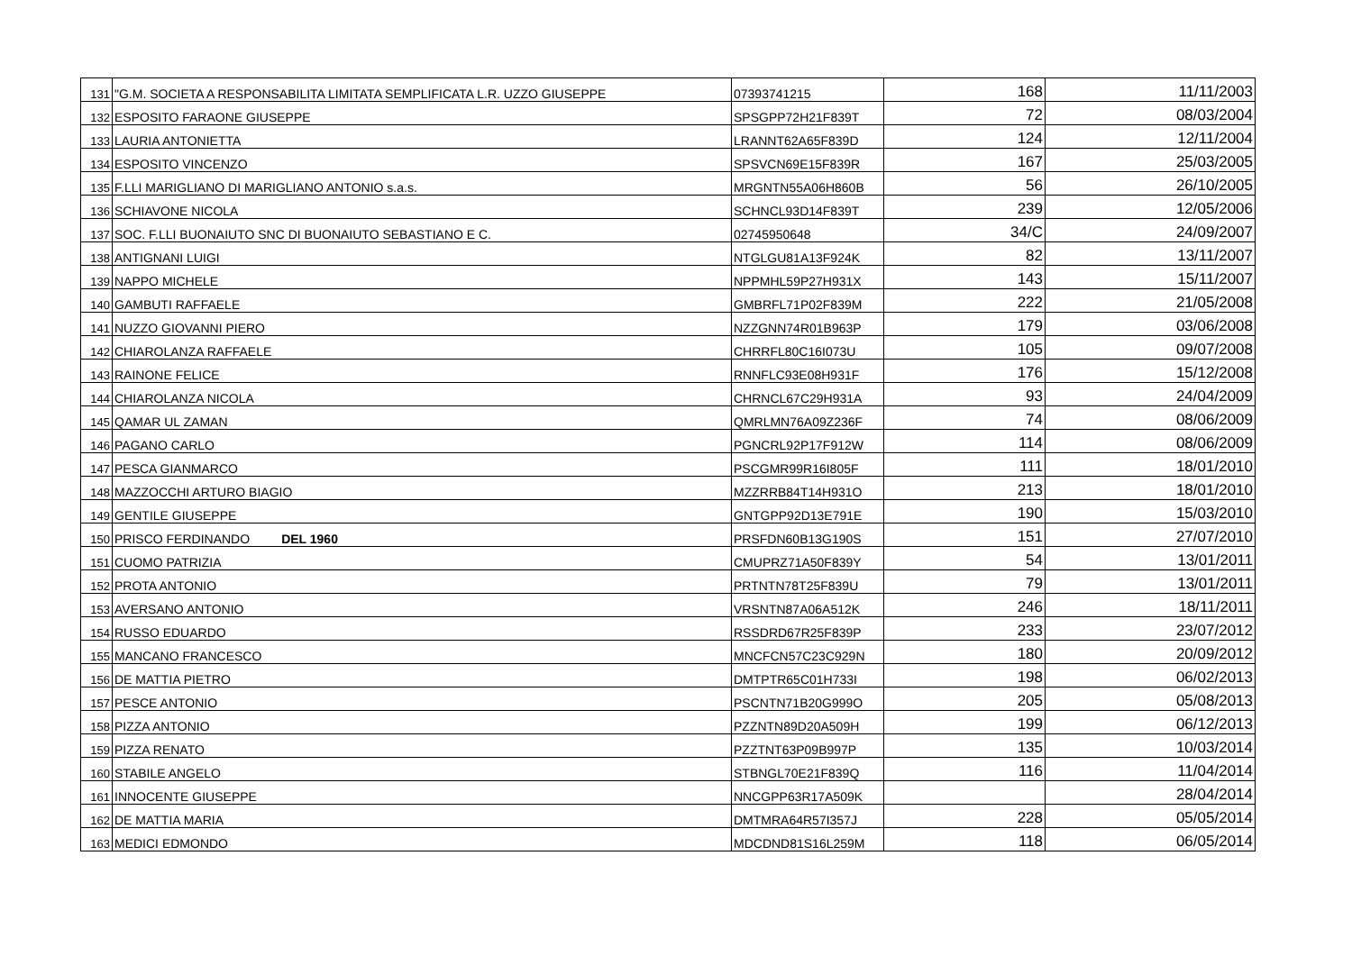| 131 | "G.M. SOCIETA A RESPONSABILITA LIMITATA SEMPLIFICATA L.R. UZZO GIUSEPPE | 07393741215 | 168 | 11/11/2003 |
| 132 | ESPOSITO FARAONE GIUSEPPE | SPSGPP72H21F839T | 72 | 08/03/2004 |
| 133 | LAURIA ANTONIETTA | LRANNT62A65F839D | 124 | 12/11/2004 |
| 134 | ESPOSITO VINCENZO | SPSVCN69E15F839R | 167 | 25/03/2005 |
| 135 | F.LLI MARIGLIANO DI MARIGLIANO ANTONIO s.a.s. | MRGNTN55A06H860B | 56 | 26/10/2005 |
| 136 | SCHIAVONE NICOLA | SCHNCL93D14F839T | 239 | 12/05/2006 |
| 137 | SOC. F.LLI BUONAIUTO SNC DI BUONAIUTO SEBASTIANO E C. | 02745950648 | 34/C | 24/09/2007 |
| 138 | ANTIGNANI LUIGI | NTGLGU81A13F924K | 82 | 13/11/2007 |
| 139 | NAPPO MICHELE | NPPMHL59P27H931X | 143 | 15/11/2007 |
| 140 | GAMBUTI RAFFAELE | GMBRFL71P02F839M | 222 | 21/05/2008 |
| 141 | NUZZO GIOVANNI PIERO | NZZGNN74R01B963P | 179 | 03/06/2008 |
| 142 | CHIAROLANZA RAFFAELE | CHRRFL80C16I073U | 105 | 09/07/2008 |
| 143 | RAINONE FELICE | RNNFLC93E08H931F | 176 | 15/12/2008 |
| 144 | CHIAROLANZA NICOLA | CHRNCL67C29H931A | 93 | 24/04/2009 |
| 145 | QAMAR UL ZAMAN | QMRLMN76A09Z236F | 74 | 08/06/2009 |
| 146 | PAGANO CARLO | PGNCRL92P17F912W | 114 | 08/06/2009 |
| 147 | PESCA GIANMARCO | PSCGMR99R16I805F | 111 | 18/01/2010 |
| 148 | MAZZOCCHI ARTURO BIAGIO | MZZRRB84T14H931O | 213 | 18/01/2010 |
| 149 | GENTILE GIUSEPPE | GNTGPP92D13E791E | 190 | 15/03/2010 |
| 150 | PRISCO FERDINANDO DEL 1960 | PRSFDN60B13G190S | 151 | 27/07/2010 |
| 151 | CUOMO PATRIZIA | CMUPRZ71A50F839Y | 54 | 13/01/2011 |
| 152 | PROTA ANTONIO | PRTNTN78T25F839U | 79 | 13/01/2011 |
| 153 | AVERSANO ANTONIO | VRSNTN87A06A512K | 246 | 18/11/2011 |
| 154 | RUSSO EDUARDO | RSSDRD67R25F839P | 233 | 23/07/2012 |
| 155 | MANCANO FRANCESCO | MNCFCN57C23C929N | 180 | 20/09/2012 |
| 156 | DE MATTIA PIETRO | DMTPTR65C01H733I | 198 | 06/02/2013 |
| 157 | PESCE ANTONIO | PSCNTN71B20G999O | 205 | 05/08/2013 |
| 158 | PIZZA ANTONIO | PZZNTN89D20A509H | 199 | 06/12/2013 |
| 159 | PIZZA RENATO | PZZTNT63P09B997P | 135 | 10/03/2014 |
| 160 | STABILE ANGELO | STBNGL70E21F839Q | 116 | 11/04/2014 |
| 161 | INNOCENTE GIUSEPPE | NNCGPP63R17A509K | | 28/04/2014 |
| 162 | DE MATTIA MARIA | DMTMRA64R57I357J | 228 | 05/05/2014 |
| 163 | MEDICI EDMONDO | MDCDND81S16L259M | 118 | 06/05/2014 |